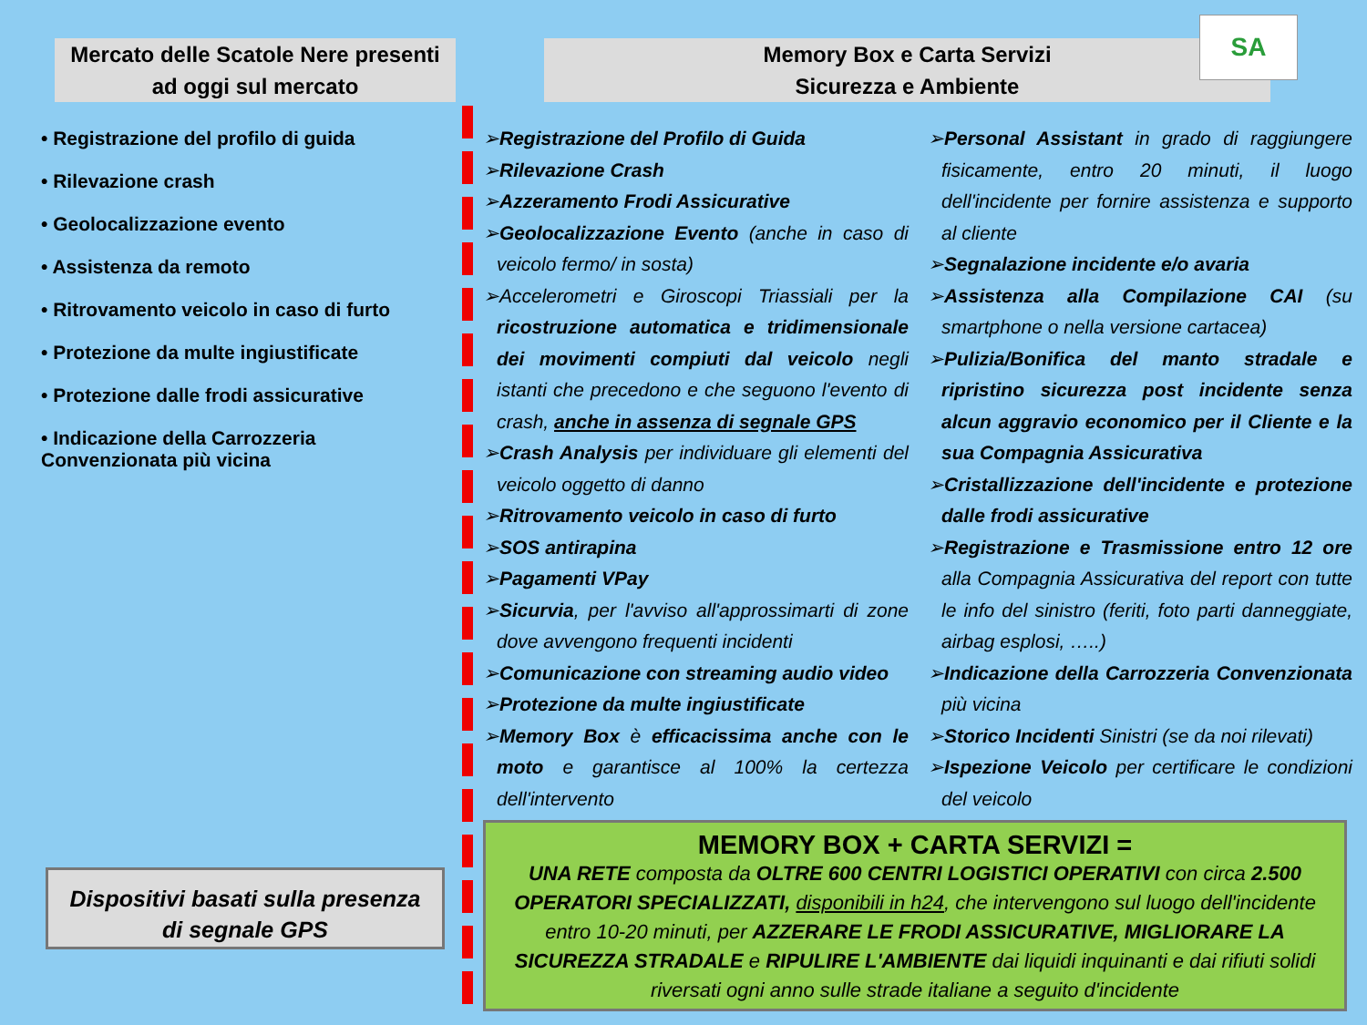Mercato delle Scatole Nere presenti
ad oggi sul mercato
Memory Box e Carta Servizi
Sicurezza e Ambiente
SA
• Registrazione del profilo di guida
• Rilevazione crash
• Geolocalizzazione evento
• Assistenza da remoto
• Ritrovamento veicolo in caso di furto
• Protezione da multe ingiustificate
• Protezione dalle frodi assicurative
• Indicazione della Carrozzeria Convenzionata più vicina
➢Registrazione del Profilo di Guida
➢Rilevazione Crash
➢Azzeramento Frodi Assicurative
➢Geolocalizzazione Evento (anche in caso di veicolo fermo/ in sosta)
➢Accelerometri e Giroscopi Triassiali per la ricostruzione automatica e tridimensionale dei movimenti compiuti dal veicolo negli istanti che precedono e che seguono l'evento di crash, anche in assenza di segnale GPS
➢Crash Analysis per individuare gli elementi del veicolo oggetto di danno
➢Ritrovamento veicolo in caso di furto
➢SOS antirapina
➢Pagamenti VPay
➢Sicurvia, per l'avviso all'approssimarti di zone dove avvengono frequenti incidenti
➢Comunicazione con streaming audio video
➢Protezione da multe ingiustificate
➢Memory Box è efficacissima anche con le moto e garantisce al 100% la certezza dell'intervento
➢Personal Assistant in grado di raggiungere fisicamente, entro 20 minuti, il luogo dell'incidente per fornire assistenza e supporto al cliente
➢Segnalazione incidente e/o avaria
➢Assistenza alla Compilazione CAI (su smartphone o nella versione cartacea)
➢Pulizia/Bonifica del manto stradale e ripristino sicurezza post incidente senza alcun aggravio economico per il Cliente e la sua Compagnia Assicurativa
➢Cristallizzazione dell'incidente e protezione dalle frodi assicurative
➢Registrazione e Trasmissione entro 12 ore alla Compagnia Assicurativa del report con tutte le info del sinistro (feriti, foto parti danneggiate, airbag esplosi, …..)
➢Indicazione della Carrozzeria Convenzionata più vicina
➢Storico Incidenti Sinistri (se da noi rilevati)
➢Ispezione Veicolo per certificare le condizioni del veicolo
Dispositivi basati sulla presenza
di segnale GPS
MEMORY BOX + CARTA SERVIZI =
UNA RETE composta da OLTRE 600 CENTRI LOGISTICI OPERATIVI con circa 2.500 OPERATORI SPECIALIZZATI, disponibili in h24, che intervengono sul luogo dell'incidente entro 10-20 minuti, per AZZERARE LE FRODI ASSICURATIVE, MIGLIORARE LA SICUREZZA STRADALE e RIPULIRE L'AMBIENTE dai liquidi inquinanti e dai rifiuti solidi riversati ogni anno sulle strade italiane a seguito d'incidente